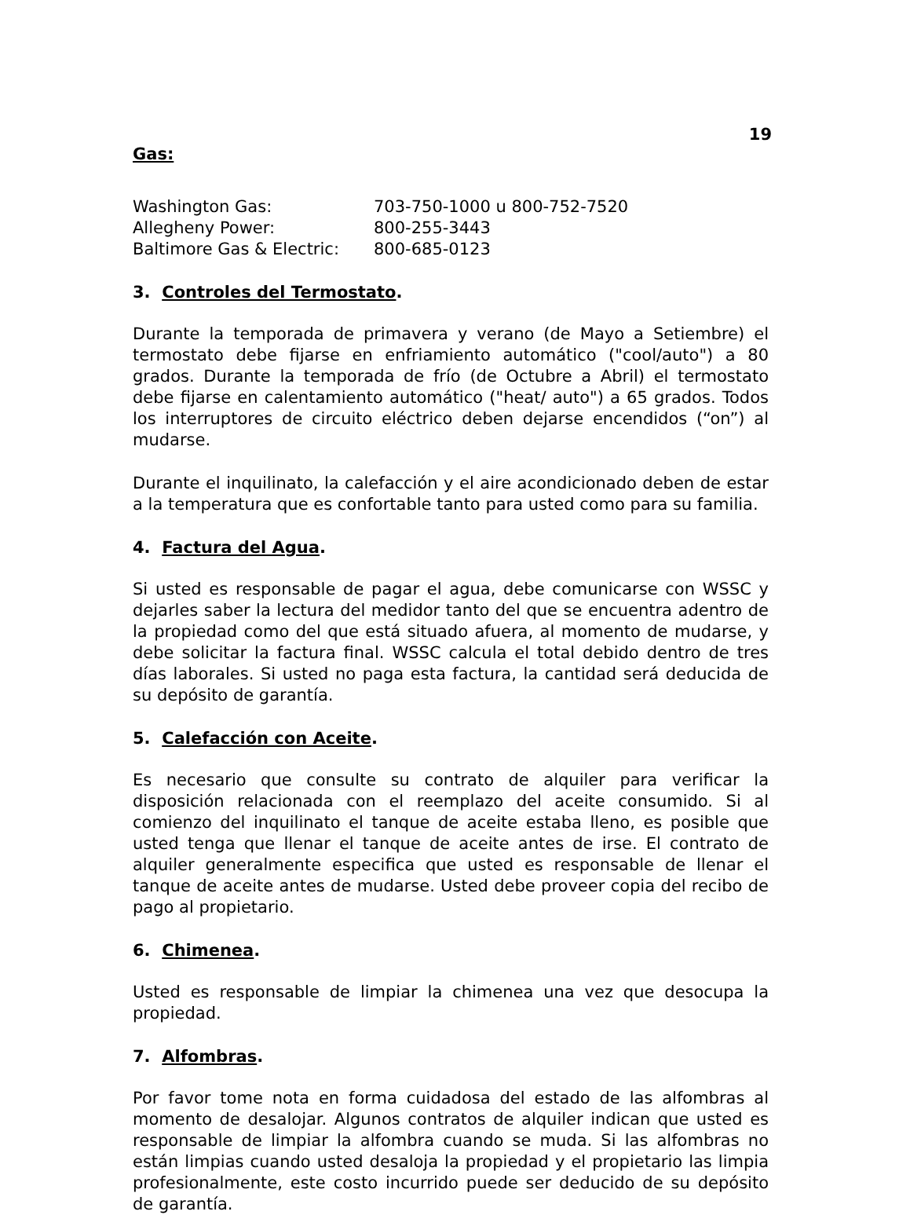19
Gas:
Washington Gas: 703-750-1000 u 800-752-7520
Allegheny Power: 800-255-3443
Baltimore Gas & Electric: 800-685-0123
3. Controles del Termostato.
Durante la temporada de primavera y verano (de Mayo a Setiembre) el termostato debe fijarse en enfriamiento automático ("cool/auto") a 80 grados. Durante la temporada de frío (de Octubre a Abril) el termostato debe fijarse en calentamiento automático ("heat/ auto") a 65 grados. Todos los interruptores de circuito eléctrico deben dejarse encendidos (“on”) al mudarse.
Durante el inquilinato, la calefacción y el aire acondicionado deben de estar a la temperatura que es confortable tanto para usted como para su familia.
4. Factura del Agua.
Si usted es responsable de pagar el agua, debe comunicarse con WSSC y dejarles saber la lectura del medidor tanto del que se encuentra adentro de la propiedad como del que está situado afuera, al momento de mudarse, y debe solicitar la factura final. WSSC calcula el total debido dentro de tres días laborales. Si usted no paga esta factura, la cantidad será deducida de su depósito de garantía.
5. Calefacción con Aceite.
Es necesario que consulte su contrato de alquiler para verificar la disposición relacionada con el reemplazo del aceite consumido. Si al comienzo del inquilinato el tanque de aceite estaba lleno, es posible que usted tenga que llenar el tanque de aceite antes de irse. El contrato de alquiler generalmente especifica que usted es responsable de llenar el tanque de aceite antes de mudarse. Usted debe proveer copia del recibo de pago al propietario.
6. Chimenea.
Usted es responsable de limpiar la chimenea una vez que desocupa la propiedad.
7. Alfombras.
Por favor tome nota en forma cuidadosa del estado de las alfombras al momento de desalojar. Algunos contratos de alquiler indican que usted es responsable de limpiar la alfombra cuando se muda. Si las alfombras no están limpias cuando usted desaloja la propiedad y el propietario las limpia profesionalmente, este costo incurrido puede ser deducido de su depósito de garantía.